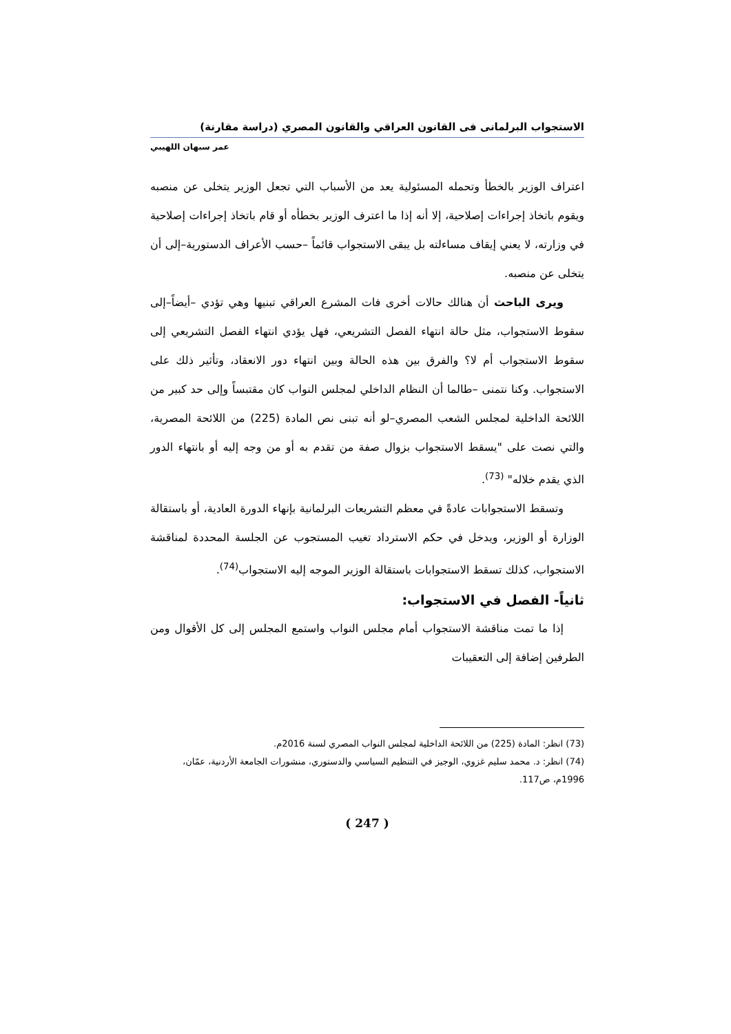الاستجواب البرلمانى فى القانون العراقي والقانون المصري (دراسة مقارنة)
عمر سبهان اللهيبي
اعتراف الوزير بالخطأ وتحمله المسئولية يعد من الأسباب التي تجعل الوزير يتخلى عن منصبه ويقوم باتخاذ إجراءات إصلاحية، إلا أنه إذا ما اعترف الوزير بخطأه أو قام باتخاذ إجراءات إصلاحية في وزارته، لا يعني إيقاف مساءلته بل يبقى الاستجواب قائماً –حسب الأعراف الدستورية–إلى أن يتخلى عن منصبه.
ويرى الباحث أن هنالك حالات أخرى فات المشرع العراقي تبنيها وهي تؤدي –أيضاً–إلى سقوط الاستجواب، مثل حالة انتهاء الفصل التشريعي، فهل يؤدي انتهاء الفصل التشريعي إلى سقوط الاستجواب أم لا؟ والفرق بين هذه الحالة وبين انتهاء دور الانعقاد، وتأثير ذلك على الاستجواب. وكنا نتمنى –طالما أن النظام الداخلي لمجلس النواب كان مقتبساً وإلى حد كبير من اللائحة الداخلية لمجلس الشعب المصري–لو أنه تبنى نص المادة (225) من اللائحة المصرية، والتي نصت على "يسقط الاستجواب بزوال صفة من تقدم به أو من وجه إليه أو بانتهاء الدور الذي يقدم خلاله" <sup>(73)</sup>.
وتسقط الاستجوابات عادةً في معظم التشريعات البرلمانية بإنهاء الدورة العادية، أو باستقالة الوزارة أو الوزير، ويدخل في حكم الاسترداد تغيب المستجوب عن الجلسة المحددة لمناقشة الاستجواب، كذلك تسقط الاستجوابات باستقالة الوزير الموجه إليه الاستجواب<sup>(74)</sup>.
ثانياً- الفصل في الاستجواب:
إذا ما تمت مناقشة الاستجواب أمام مجلس النواب واستمع المجلس إلى كل الأقوال ومن الطرفين إضافة إلى التعقيبات
(73) انظر: المادة (225) من اللائحة الداخلية لمجلس النواب المصري لسنة 2016م.
(74) انظر: د. محمد سليم غزوي، الوجيز في التنظيم السياسي والدستوري، منشورات الجامعة الأردنية، عمّان، 1996م، ص117.
( 247 )